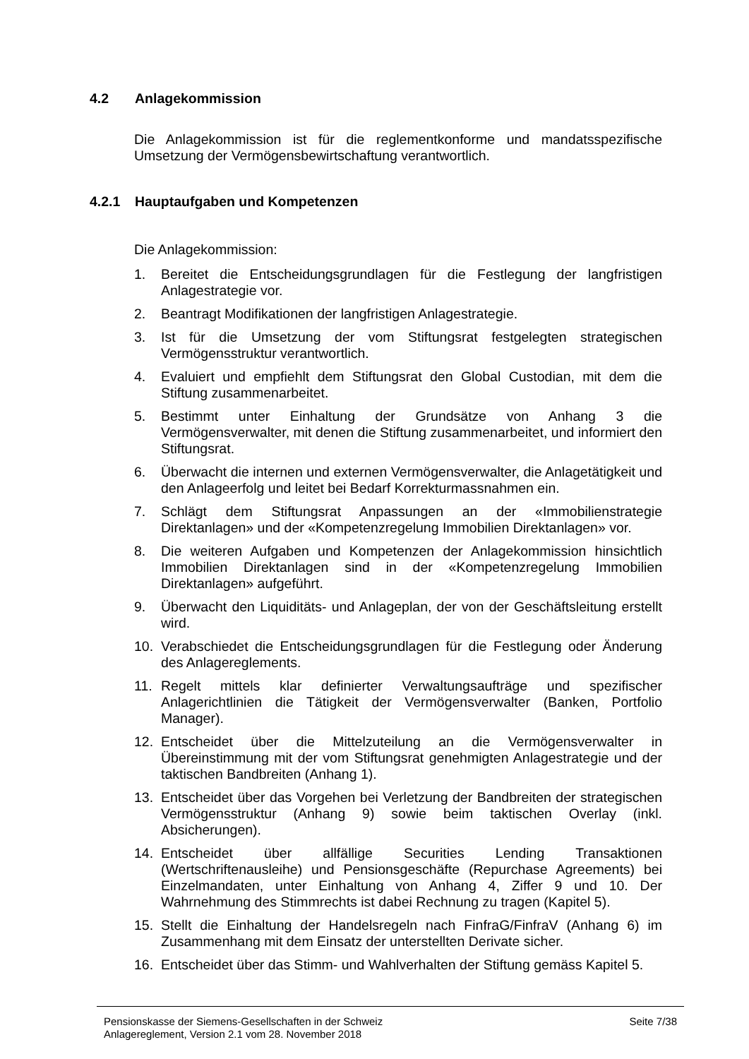4.2 Anlagekommission
Die Anlagekommission ist für die reglementkonforme und mandatsspezifische Umsetzung der Vermögensbewirtschaftung verantwortlich.
4.2.1 Hauptaufgaben und Kompetenzen
Die Anlagekommission:
1. Bereitet die Entscheidungsgrundlagen für die Festlegung der langfristigen Anlagestrategie vor.
2. Beantragt Modifikationen der langfristigen Anlagestrategie.
3. Ist für die Umsetzung der vom Stiftungsrat festgelegten strategischen Vermögensstruktur verantwortlich.
4. Evaluiert und empfiehlt dem Stiftungsrat den Global Custodian, mit dem die Stiftung zusammenarbeitet.
5. Bestimmt unter Einhaltung der Grundsätze von Anhang 3 die Vermögensverwalter, mit denen die Stiftung zusammenarbeitet, und informiert den Stiftungsrat.
6. Überwacht die internen und externen Vermögensverwalter, die Anlagetätigkeit und den Anlageerfolg und leitet bei Bedarf Korrekturmassnahmen ein.
7. Schlägt dem Stiftungsrat Anpassungen an der «Immobilienstrategie Direktanlagen» und der «Kompetenzregelung Immobilien Direktanlagen» vor.
8. Die weiteren Aufgaben und Kompetenzen der Anlagekommission hinsichtlich Immobilien Direktanlagen sind in der «Kompetenzregelung Immobilien Direktanlagen» aufgeführt.
9. Überwacht den Liquiditäts- und Anlageplan, der von der Geschäftsleitung erstellt wird.
10. Verabschiedet die Entscheidungsgrundlagen für die Festlegung oder Änderung des Anlagereglements.
11. Regelt mittels klar definierter Verwaltungsaufträge und spezifischer Anlagerichtlinien die Tätigkeit der Vermögensverwalter (Banken, Portfolio Manager).
12. Entscheidet über die Mittelzuteilung an die Vermögensverwalter in Übereinstimmung mit der vom Stiftungsrat genehmigten Anlagestrategie und der taktischen Bandbreiten (Anhang 1).
13. Entscheidet über das Vorgehen bei Verletzung der Bandbreiten der strategischen Vermögensstruktur (Anhang 9) sowie beim taktischen Overlay (inkl. Absicherungen).
14. Entscheidet über allfällige Securities Lending Transaktionen (Wertschriftenausleihe) und Pensionsgeschäfte (Repurchase Agreements) bei Einzelmandaten, unter Einhaltung von Anhang 4, Ziffer 9 und 10. Der Wahrnehmung des Stimmrechts ist dabei Rechnung zu tragen (Kapitel 5).
15. Stellt die Einhaltung der Handelsregeln nach FinfraG/FinfraV (Anhang 6) im Zusammenhang mit dem Einsatz der unterstellten Derivate sicher.
16. Entscheidet über das Stimm- und Wahlverhalten der Stiftung gemäss Kapitel 5.
Pensionskasse der Siemens-Gesellschaften in der Schweiz
Anlagereglement, Version 2.1 vom 28. November 2018
Seite 7/38